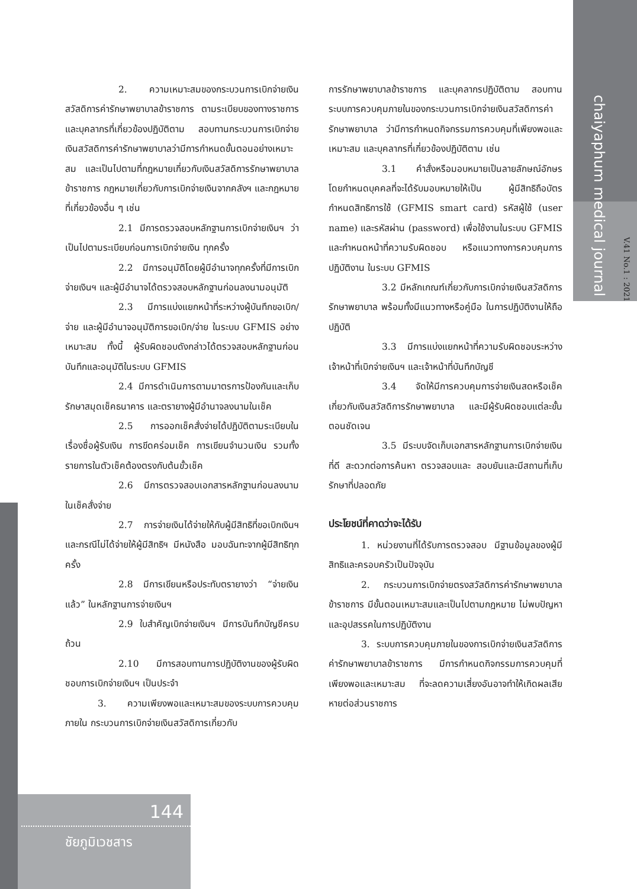chaiyaphum medical journal
V.41 No.1 : 2021
2. ความเหมาะสมของกระบวนการเบิกจ่ายเงินสวัสดิการค่ารักษาพยาบาลข้าราชการ ตามระเบียบของทางราชการ และบุคลากรที่เกี่ยวข้องปฏิบัติตาม สอบทานกระบวนการเบิกจ่ายเงินสวัสดิการค่ารักษาพยาบาลว่ามีการกำหนดขั้นตอนอย่างเหมาะสม และเป็นไปตามที่กฎหมายเกี่ยวกับเงินสวัสดิการรักษาพยาบาลข้าราชการ กฎหมายเกี่ยวกับการเบิกจ่ายเงินจากคลังฯ และกฎหมายที่เกี่ยวข้องอื่น ๆ เช่น
2.1 มีการตรวจสอบหลักฐานการเบิกจ่ายเงินฯ ว่าเป็นไปตามระเบียบก่อนการเบิกจ่ายเงิน ทุกครั้ง
2.2 มีการอนุมัติโดยผู้มีอำนาจทุกครั้งที่มีการเบิกจ่ายเงินฯ และผู้มีอำนาจได้ตรวจสอบหลักฐานก่อนลงนามอนุมัติ
2.3 มีการแบ่งแยกหน้าที่ระหว่างผู้บันทึกขอเบิก/จ่าย และผู้มีอำนาจอนุมัติการขอเบิก/จ่าย ในระบบ GFMIS อย่างเหมาะสม ทั้งนี้ ผู้รับผิดชอบดังกล่าวได้ตรวจสอบหลักฐานก่อนบันทึกและอนุมัติในระบบ GFMIS
2.4 มีการดำเนินการตามมาตรการป้องกันและเก็บรักษาสมุดเช็คธนาคาร และตรายางผู้มีอำนาจลงนามในเช็ค
2.5 การออกเช็คสั่งจ่ายได้ปฏิบัติตามระเบียบในเรื่องชื่อผู้รับเงิน การขีดคร่อมเช็ค การเขียนจำนวนเงิน รวมทั้งรายการในตัวเช็คต้องตรงกับต้นขั้วเช็ค
2.6 มีการตรวจสอบเอกสารหลักฐานก่อนลงนามในเช็คสั่งจ่าย
2.7 การจ่ายเงินได้จ่ายให้กับผู้มีสิทธิที่ขอเบิกเงินฯ และกรณีไม่ได้จ่ายให้ผู้มีสิทธิฯ มีหนังสือ มอบฉันทะจากผู้มีสิทธิทุกครั้ง
2.8 มีการเขียนหรือประทับตรายางว่า “จ่ายเงินแล้ว” ในหลักฐานการจ่ายเงินฯ
2.9 ใบสำคัญเบิกจ่ายเงินฯ มีการบันทึกบัญชีครบถ้วน
2.10 มีการสอบทานการปฏิบัติงานของผู้รับผิดชอบการเบิกจ่ายเงินฯ เป็นประจำ
3. ความเพียงพอและเหมาะสมของระบบการควบคุมภายใน กระบวนการเบิกจ่ายเงินสวัสดิการเกี่ยวกับ
การรักษาพยาบาลข้าราชการ และบุคลากรปฏิบัติตาม สอบทานระบบการควบคุมภายในของกระบวนการเบิกจ่ายเงินสวัสดิการค่ารักษาพยาบาล ว่ามีการกำหนดกิจกรรมการควบคุมที่เพียงพอและเหมาะสม และบุคลากรที่เกี่ยวข้องปฏิบัติตาม เช่น
3.1 คำสั่งหรือมอบหมายเป็นลายลักษณ์อักษร โดยกำหนดบุคคลที่จะได้รับมอบหมายให้เป็น ผู้มีสิทธิถือบัตรกำหนดสิทธิการใช้ (GFMIS smart card) รหัสผู้ใช้ (user name) และรหัสผ่าน (password) เพื่อใช้งานในระบบ GFMIS และกำหนดหน้าที่ความรับผิดชอบ หรือแนวทางการควบคุมการปฏิบัติงาน ในระบบ GFMIS
3.2 มีหลักเกณฑ์เกี่ยวกับการเบิกจ่ายเงินสวัสดิการรักษาพยาบาล พร้อมทั้งมีแนวทางหรือคู่มือ ในการปฏิบัติงานให้ถือปฏิบัติ
3.3 มีการแบ่งแยกหน้าที่ความรับผิดชอบระหว่างเจ้าหน้าที่เบิกจ่ายเงินฯ และเจ้าหน้าที่บันทึกบัญชี
3.4 จัดให้มีการควบคุมการจ่ายเงินสดหรือเช็คเกี่ยวกับเงินสวัสดิการรักษาพยาบาล และมีผู้รับผิดชอบแต่ละขั้นตอนชัดเจน
3.5 มีระบบจัดเก็บเอกสารหลักฐานการเบิกจ่ายเงินที่ดี สะดวกต่อการค้นหา ตรวจสอบและ สอบยันและมีสถานที่เก็บรักษาที่ปลอดภัย
ประโยชน์ที่คาดว่าจะได้รับ
1. หน่วยงานที่ได้รับการตรวจสอบ มีฐานข้อมูลของผู้มีสิทธิและครอบครัวเป็นปัจจุบัน
2. กระบวนการเบิกจ่ายตรงสวัสดิการค่ารักษาพยาบาลข้าราชการ มีขั้นตอนเหมาะสมและเป็นไปตามกฎหมาย ไม่พบปัญหาและอุปสรรคในการปฏิบัติงาน
3. ระบบการควบคุมภายในของการเบิกจ่ายเงินสวัสดิการค่ารักษาพยาบาลข้าราชการ มีการกำหนดกิจกรรมการควบคุมที่เพียงพอและเหมาะสม ที่จะลดความเสี่ยงอันอาจทำให้เกิดผลเสียหายต่อส่วนราชการ
144
ชัยภูมิเวชสาร